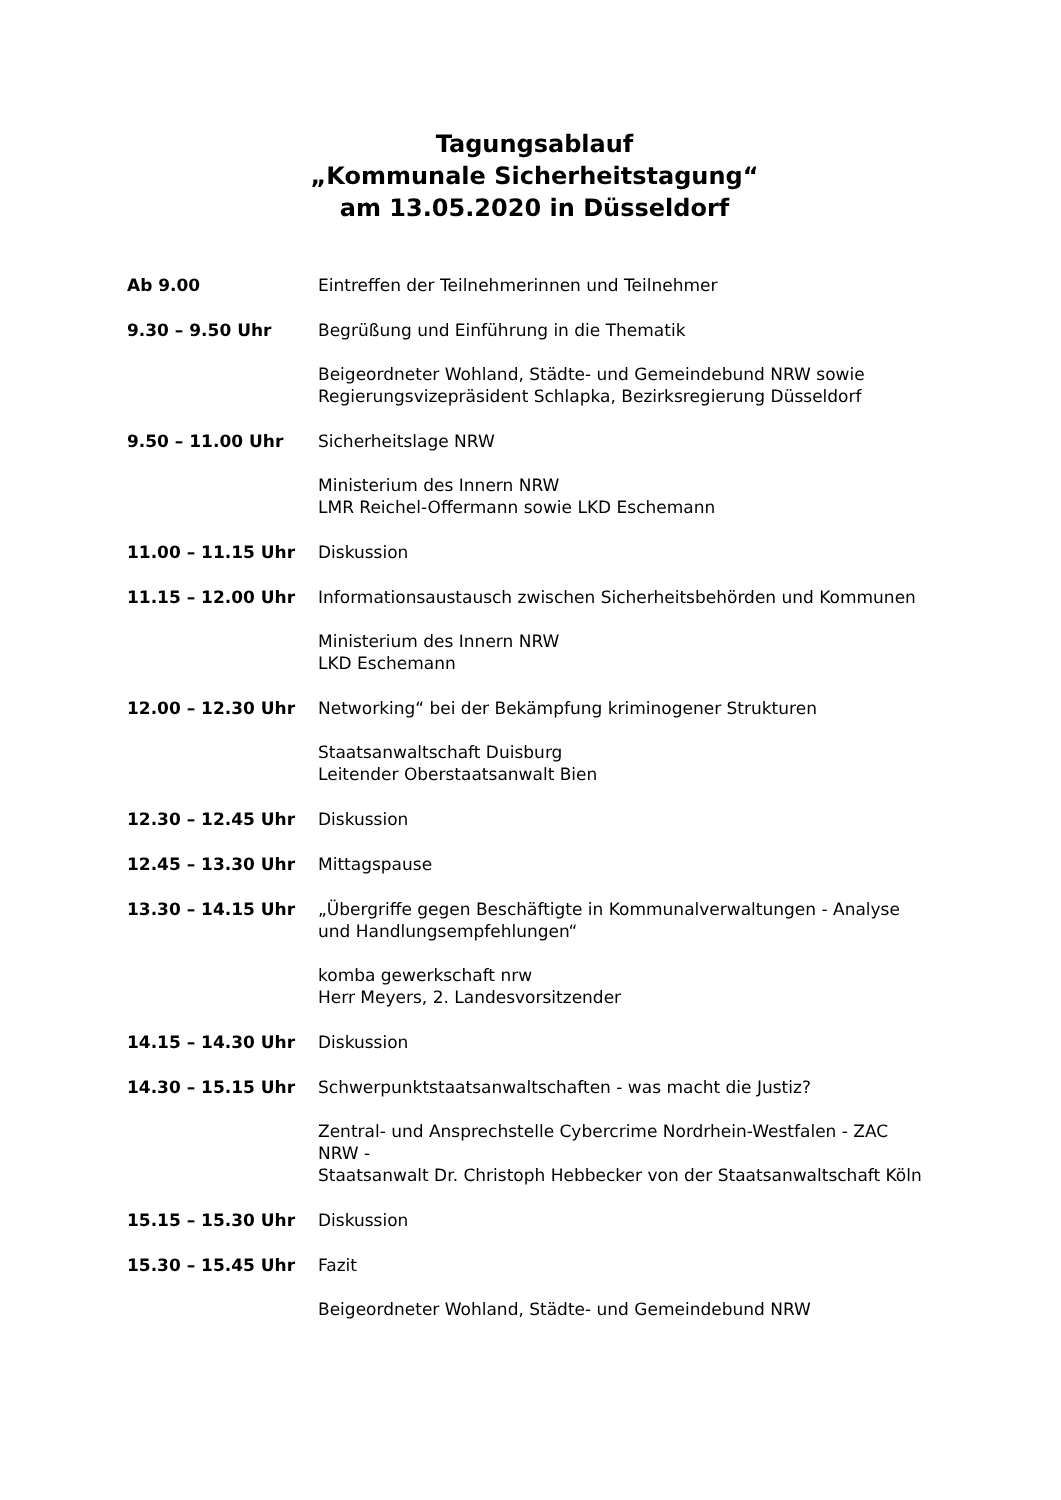Tagungsablauf
„Kommunale Sicherheitstagung“
am 13.05.2020 in Düsseldorf
Ab 9.00 Eintreffen der Teilnehmerinnen und Teilnehmer
9.30 – 9.50 Uhr Begrüßung und Einführung in die Thematik
Beigeordneter Wohland, Städte- und Gemeindebund NRW sowie
Regierungsvizepräsident Schlapka, Bezirksregierung Düsseldorf
9.50 – 11.00 Uhr Sicherheitslage NRW
Ministerium des Innern NRW
LMR Reichel-Offermann sowie LKD Eschemann
11.00 – 11.15 Uhr Diskussion
11.15 – 12.00 Uhr Informationsaustausch zwischen Sicherheitsbehörden und Kommunen
Ministerium des Innern NRW
LKD Eschemann
12.00 – 12.30 Uhr Networking“ bei der Bekämpfung kriminogener Strukturen
Staatsanwaltschaft Duisburg
Leitender Oberstaatsanwalt Bien
12.30 – 12.45 Uhr Diskussion
12.45 – 13.30 Uhr Mittagspause
13.30 – 14.15 Uhr „Übergriffe gegen Beschäftigte in Kommunalverwaltungen - Analyse
und Handlungsempfehlungen“
komba gewerkschaft nrw
Herr Meyers, 2. Landesvorsitzender
14.15 – 14.30 Uhr Diskussion
14.30 – 15.15 Uhr Schwerpunktstaatsanwaltschaften - was macht die Justiz?
Zentral- und Ansprechstelle Cybercrime Nordrhein-Westfalen - ZAC
NRW -
Staatsanwalt Dr. Christoph Hebbecker von der Staatsanwaltschaft Köln
15.15 – 15.30 Uhr Diskussion
15.30 – 15.45 Uhr Fazit
Beigeordneter Wohland, Städte- und Gemeindebund NRW